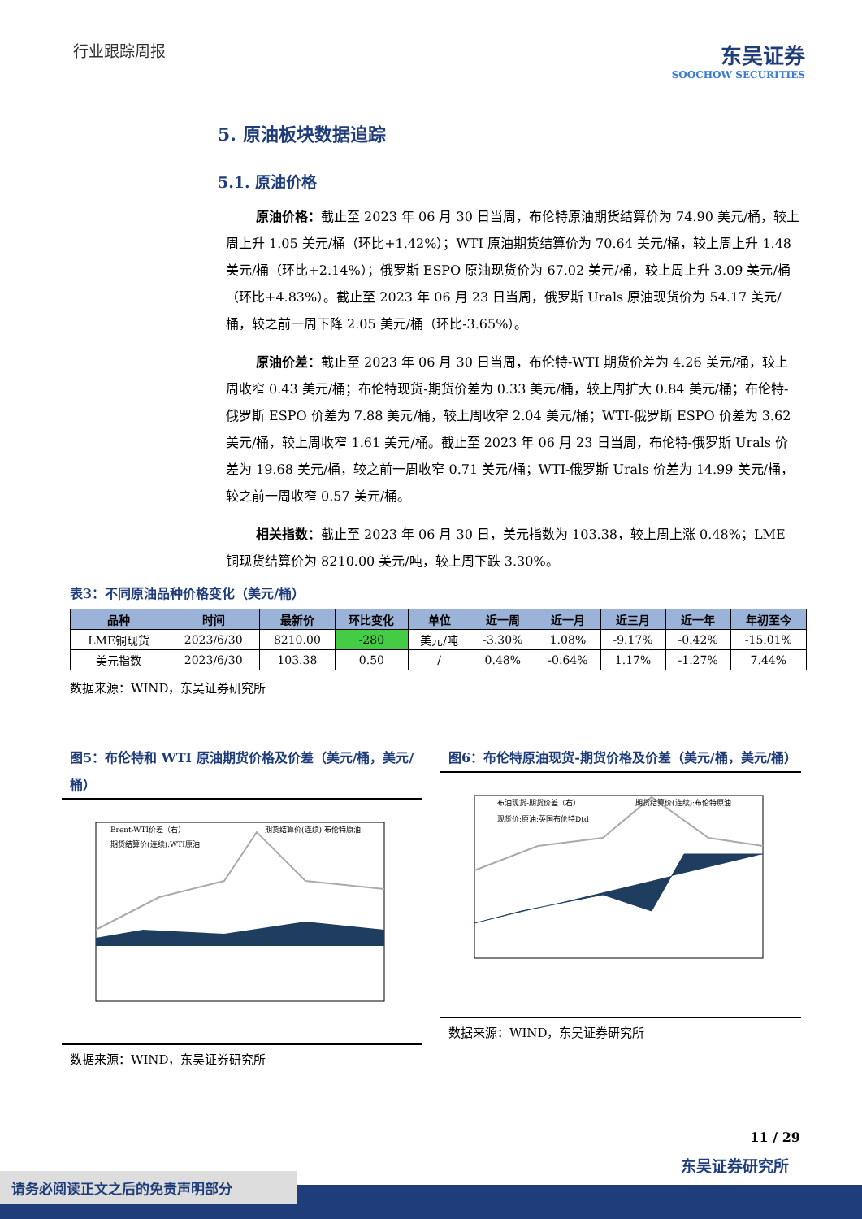行业跟踪周报
东吴证券
SOOCHOW SECURITIES
5. 原油板块数据追踪
5.1. 原油价格
原油价格：截止至 2023 年 06 月 30 日当周，布伦特原油期货结算价为 74.90 美元/桶，较上周上升 1.05 美元/桶（环比+1.42%）；WTI 原油期货结算价为 70.64 美元/桶，较上周上升 1.48 美元/桶（环比+2.14%）；俄罗斯 ESPO 原油现货价为 67.02 美元/桶，较上周上升 3.09 美元/桶（环比+4.83%）。截止至 2023 年 06 月 23 日当周，俄罗斯 Urals 原油现货价为 54.17 美元/桶，较之前一周下降 2.05 美元/桶（环比-3.65%）。
原油价差：截止至 2023 年 06 月 30 日当周，布伦特-WTI 期货价差为 4.26 美元/桶，较上周收窄 0.43 美元/桶；布伦特现货-期货价差为 0.33 美元/桶，较上周扩大 0.84 美元/桶；布伦特-俄罗斯 ESPO 价差为 7.88 美元/桶，较上周收窄 2.04 美元/桶；WTI-俄罗斯 ESPO 价差为 3.62 美元/桶，较上周收窄 1.61 美元/桶。截止至 2023 年 06 月 23 日当周，布伦特-俄罗斯 Urals 价差为 19.68 美元/桶，较之前一周收窄 0.71 美元/桶；WTI-俄罗斯 Urals 价差为 14.99 美元/桶，较之前一周收窄 0.57 美元/桶。
相关指数：截止至 2023 年 06 月 30 日，美元指数为 103.38，较上周上涨 0.48%；LME 铜现货结算价为 8210.00 美元/吨，较上周下跌 3.30%。
表3：不同原油品种价格变化（美元/桶）
| 品种 | 时间 | 最新价 | 环比变化 | 单位 | 近一周 | 近一月 | 近三月 | 近一年 | 年初至今 |
| --- | --- | --- | --- | --- | --- | --- | --- | --- | --- |
| LME铜现货 | 2023/6/30 | 8210.00 | -280 | 美元/吨 | -3.30% | 1.08% | -9.17% | -0.42% | -15.01% |
| 美元指数 | 2023/6/30 | 103.38 | 0.50 | / | 0.48% | -0.64% | 1.17% | -1.27% | 7.44% |
数据来源：WIND，东吴证券研究所
图5：布伦特和 WTI 原油期货价格及价差（美元/桶，美元/桶）
Brent-WTI价差（右）
期货结算价(连续):布伦特原油
期货结算价(连续):WTI原油
数据来源：WIND，东吴证券研究所
图6：布伦特原油现货-期货价格及价差（美元/桶，美元/桶）
布油现货-期货价差（右）
期货结算价(连续):布伦特原油
现货价:原油:英国布伦特Dtd
数据来源：WIND，东吴证券研究所
11 / 29
东吴证券研究所
请务必阅读正文之后的免责声明部分